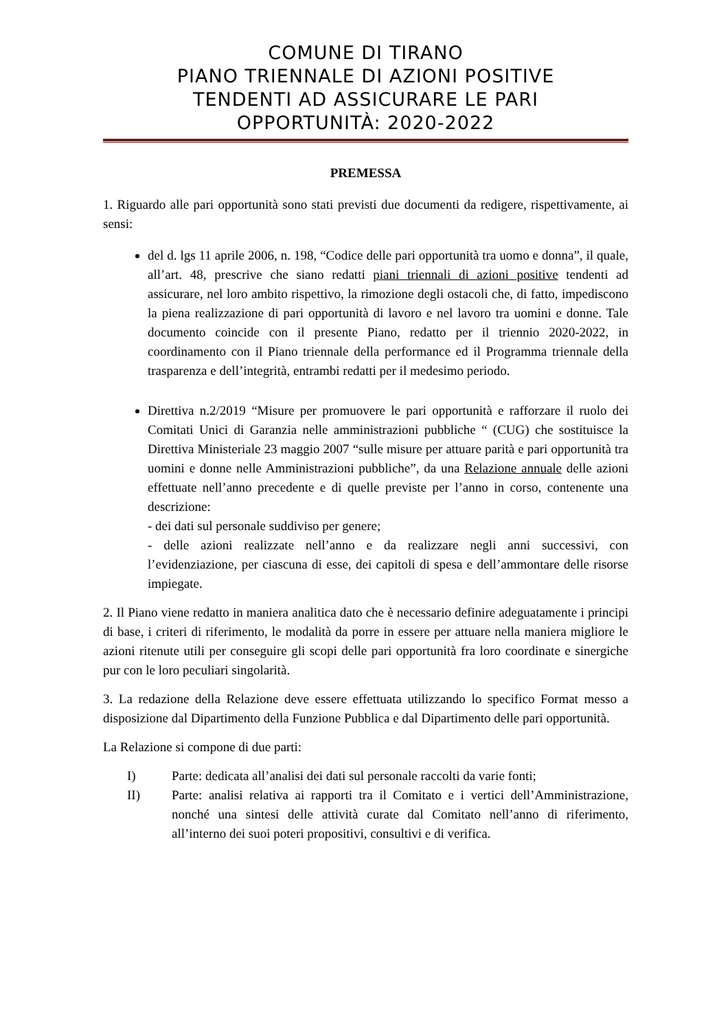COMUNE DI TIRANO
PIANO TRIENNALE DI AZIONI POSITIVE
TENDENTI AD ASSICURARE LE PARI
OPPORTUNITÀ: 2020-2022
PREMESSA
1. Riguardo alle pari opportunità sono stati previsti due documenti da redigere, rispettivamente, ai sensi:
del d. lgs 11 aprile 2006, n. 198, “Codice delle pari opportunità tra uomo e donna”, il quale, all’art. 48, prescrive che siano redatti piani triennali di azioni positive tendenti ad assicurare, nel loro ambito rispettivo, la rimozione degli ostacoli che, di fatto, impediscono la piena realizzazione di pari opportunità di lavoro e nel lavoro tra uomini e donne. Tale documento coincide con il presente Piano, redatto per il triennio 2020-2022, in coordinamento con il Piano triennale della performance ed il Programma triennale della trasparenza e dell’integrità, entrambi redatti per il medesimo periodo.
Direttiva n.2/2019 “Misure per promuovere le pari opportunità e rafforzare il ruolo dei Comitati Unici di Garanzia nelle amministrazioni pubbliche “ (CUG) che sostituisce la Direttiva Ministeriale 23 maggio 2007 “sulle misure per attuare parità e pari opportunità tra uomini e donne nelle Amministrazioni pubbliche”, da una Relazione annuale delle azioni effettuate nell’anno precedente e di quelle previste per l’anno in corso, contenente una descrizione:
- dei dati sul personale suddiviso per genere;
- delle azioni realizzate nell’anno e da realizzare negli anni successivi, con l’evidenziazione, per ciascuna di esse, dei capitoli di spesa e dell’ammontare delle risorse impiegate.
2. Il Piano viene redatto in maniera analitica dato che è necessario definire adeguatamente i principi di base, i criteri di riferimento, le modalità da porre in essere per attuare nella maniera migliore le azioni ritenute utili per conseguire gli scopi delle pari opportunità fra loro coordinate e sinergiche pur con le loro peculiari singolarità.
3. La redazione della Relazione deve essere effettuata utilizzando lo specifico Format messo a disposizione dal Dipartimento della Funzione Pubblica e dal Dipartimento delle pari opportunità.
La Relazione si compone di due parti:
I) Parte: dedicata all’analisi dei dati sul personale raccolti da varie fonti;
II) Parte: analisi relativa ai rapporti tra il Comitato e i vertici dell’Amministrazione, nonché una sintesi delle attività curate dal Comitato nell’anno di riferimento, all’interno dei suoi poteri propositivi, consultivi e di verifica.